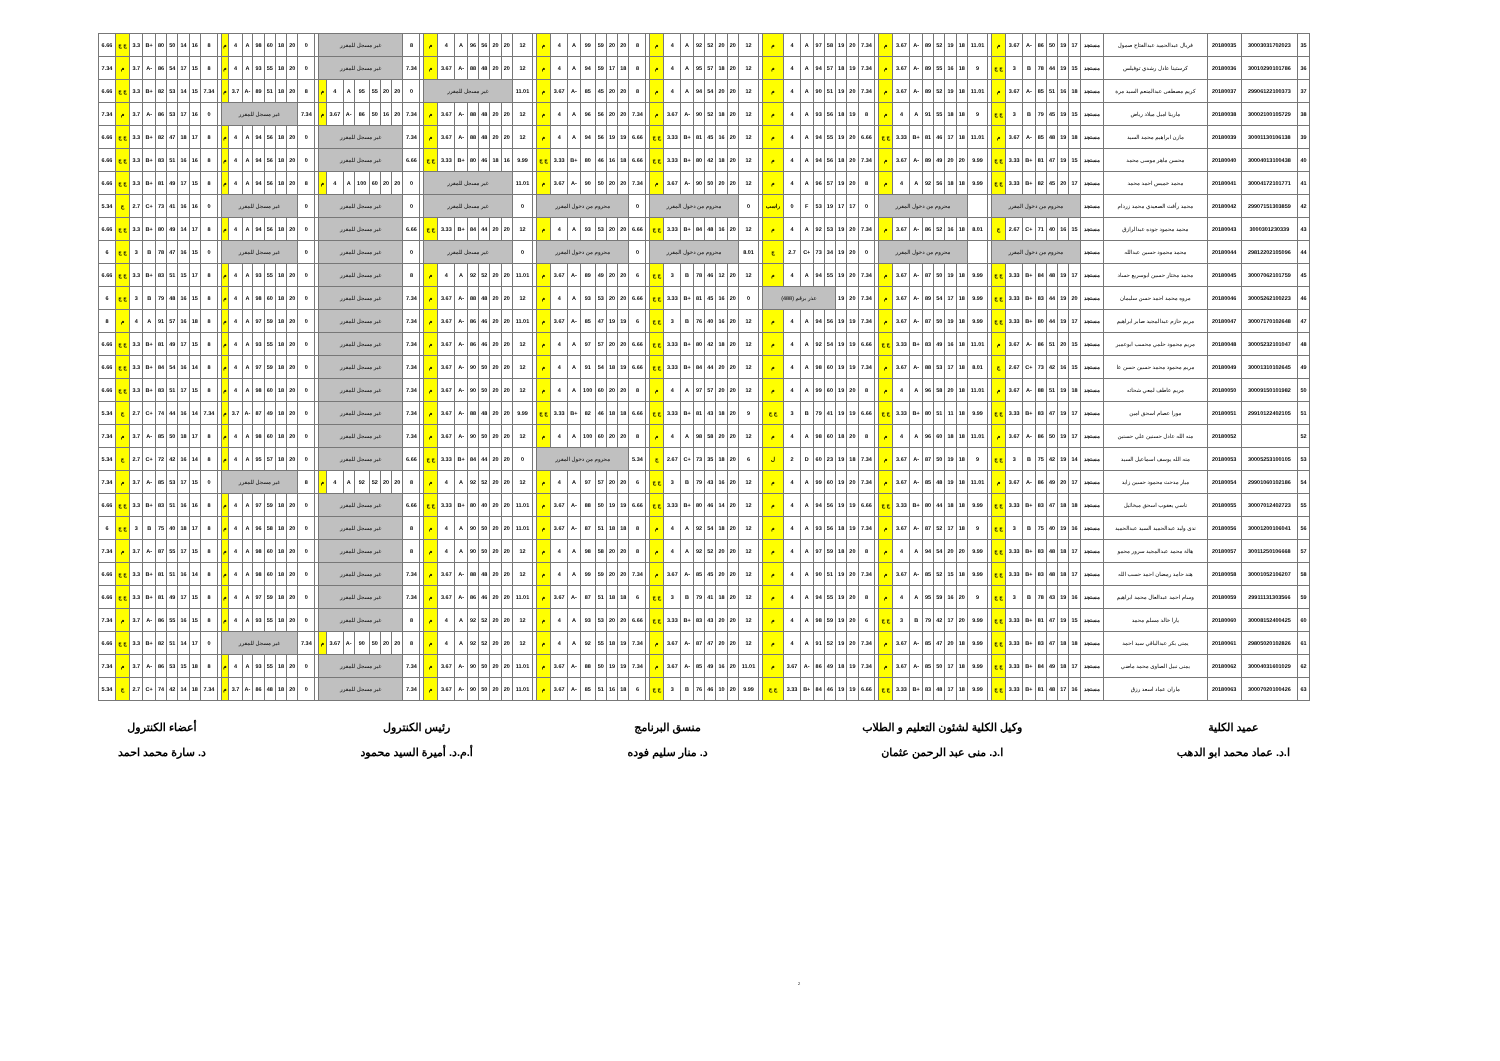| 6.66 | ج ج | 3.3 | B+ | 80 | 50 | 14 | 16 | 8 | | م | 4 | A | 98 | 60 | 18 | 20 | 0 | | غير مسجل للمقرر | | | | | | | 8 | | م | 4 | A | 96 | 56 | 20 | 20 | 12 | | م | 4 | A | 99 | 59 | 20 | 20 | 8 | | م | 4 | A | 92 | 52 | 20 | 20 | 12 | | م | 4 | A | 97 | 58 | 19 | 20 | 7.34 | | م | 3.67 | A- | 89 | 52 | 19 | 18 | 11.01 | | م | 3.67 | A- | 86 | 50 | 19 | 17 | مستجد | فريال عبدالحميد عبدالفتاح صمول | 20180035 | 30003031702023 | 35 |
| 7.34 | م | 3.7 | A- | 86 | 54 | 17 | 15 | 8 | | م | 4 | A | 93 | 55 | 18 | 20 | 0 | | غير مسجل للمقرر | | | | | | | 7.34 | | م | 3.67 | A- | 88 | 48 | 20 | 20 | 12 | | م | 4 | A | 94 | 59 | 17 | 18 | 8 | | م | 4 | A | 95 | 57 | 18 | 20 | 12 | | م | 4 | A | 94 | 57 | 18 | 19 | 7.34 | | م | 3.67 | A- | 89 | 55 | 16 | 18 | 9 | | ج ج | 3 | B | 78 | 44 | 19 | 15 | مستجد | كرستينا عادل رشدي توفيلس | 20180036 | 30010290101786 | 36 |
| 6.66 | ج ج | 3.3 | B+ | 82 | 53 | 14 | 15 | 7.34 | | م | 3.7 | A- | 89 | 51 | 18 | 20 | 8 | | م | 4 | A | 95 | 55 | 20 | 20 | 0 | | غير مسجل للمقرر | | | | | | | 11.01 | | م | 3.67 | A- | 85 | 45 | 20 | 20 | 8 | | م | 4 | A | 94 | 54 | 20 | 20 | 12 | | م | 4 | A | 90 | 51 | 19 | 20 | 7.34 | | م | 3.67 | A- | 89 | 52 | 19 | 18 | 11.01 | | م | 3.67 | A- | 85 | 51 | 16 | 18 | مستجد | كريم مصطفى عبدالمنعم السيد مرة | 20180037 | 29906122100373 | 37 |
| 7.34 | م | 3.7 | A- | 86 | 53 | 17 | 16 | 0 | | غير مسجل للمقرر | | | | | | | 7.34 | | م | 3.67 | A- | 86 | 50 | 16 | 20 | 7.34 | | م | 3.67 | A- | 88 | 48 | 20 | 20 | 12 | | م | 4 | A | 96 | 56 | 20 | 20 | 7.34 | | م | 3.67 | A- | 90 | 52 | 18 | 20 | 12 | | م | 4 | A | 93 | 56 | 18 | 19 | 8 | | م | 4 | A | 91 | 55 | 18 | 18 | 9 | | ج ج | 3 | B | 79 | 45 | 19 | 15 | مستجد | مارينا اميل ميلاد رياض | 20180038 | 30002100105729 | 38 |
| 6.66 | ج ج | 3.3 | B+ | 82 | 47 | 18 | 17 | 8 | | م | 4 | A | 94 | 56 | 18 | 20 | 0 | | غير مسجل للمقرر | | | | | | | 7.34 | | م | 3.67 | A- | 88 | 48 | 20 | 20 | 12 | | م | 4 | A | 94 | 56 | 19 | 19 | 6.66 | | ج ج | 3.33 | B+ | 81 | 45 | 16 | 20 | 12 | | م | 4 | A | 94 | 55 | 19 | 20 | 6.66 | | ج ج | 3.33 | B+ | 81 | 46 | 17 | 18 | 11.01 | | م | 3.67 | A- | 85 | 48 | 19 | 18 | مستجد | مازن ابراهيم محمد السيد | 20180039 | 30001130106138 | 39 |
| 6.66 | ج ج | 3.3 | B+ | 83 | 51 | 16 | 16 | 8 | | م | 4 | A | 94 | 56 | 18 | 20 | 0 | | غير مسجل للمقرر | | | | | | | 6.66 | | ج ج | 3.33 | B+ | 80 | 46 | 18 | 16 | 9.99 | | ج ج | 3.33 | B+ | 80 | 46 | 16 | 18 | 6.66 | | ج ج | 3.33 | B+ | 80 | 42 | 18 | 20 | 12 | | م | 4 | A | 94 | 56 | 18 | 20 | 7.34 | | م | 3.67 | A- | 89 | 49 | 20 | 20 | 9.99 | | ج ج | 3.33 | B+ | 81 | 47 | 19 | 15 | مستجد | محسن ماهر موسى محمد | 20180040 | 30004013100438 | 40 |
| 6.66 | ج ج | 3.3 | B+ | 81 | 49 | 17 | 15 | 8 | | م | 4 | A | 94 | 56 | 18 | 20 | 8 | | م | 4 | A | 100 | 60 | 20 | 20 | 0 | | غير مسجل للمقرر | | | | | | | 11.01 | | م | 3.67 | A- | 90 | 50 | 20 | 20 | 7.34 | | م | 3.67 | A- | 90 | 50 | 20 | 20 | 12 | | م | 4 | A | 96 | 57 | 19 | 20 | 8 | | م | 4 | A | 92 | 56 | 18 | 18 | 9.99 | | ج ج | 3.33 | B+ | 82 | 45 | 20 | 17 | مستجد | محمد خميس احمد محمد | 20180041 | 30004172101771 | 41 |
| 5.34 | ج | 2.7 | C+ | 73 | 41 | 16 | 16 | 0 | | غير مسجل للمقرر | | | | | | | 0 | | غير مسجل للمقرر | | | | | | | 0 | | غير مسجل للمقرر | | | | | | | 0 | | محروم من دخول المقرر | | | | | | | 0 | | محروم من دخول المقرر | | | | | | | 0 | | راسب | 0 | F | 53 | 19 | 17 | 17 | 0 | | محروم من دخول المقرر | | | | | | | | | محروم من دخول المقرر | | | | | | | مستجد | محمد رأفت الصعيدي محمد زردام | 20180042 | 29907151303859 | 42 |
| 6.66 | ج ج | 3.3 | B+ | 80 | 49 | 14 | 17 | 8 | | م | 4 | A | 94 | 56 | 18 | 20 | 0 | | غير مسجل للمقرر | | | | | | | 6.66 | | ج ج | 3.33 | B+ | 84 | 44 | 20 | 20 | 12 | | م | 4 | A | 93 | 53 | 20 | 20 | 6.66 | | ج ج | 3.33 | B+ | 84 | 48 | 16 | 20 | 12 | | م | 4 | A | 92 | 53 | 19 | 20 | 7.34 | | م | 3.67 | A- | 86 | 52 | 16 | 18 | 8.01 | | ج | 2.67 | C+ | 71 | 40 | 16 | 15 | مستجد | محمد محمود جوده عبدالرازق | 20180043 | 3000301230339 | 43 |
| 6 | ج ج | 3 | B | 78 | 47 | 16 | 15 | 0 | | غير مسجل للمقرر | | | | | | | 0 | | غير مسجل للمقرر | | | | | | | 0 | | غير مسجل للمقرر | | | | | | | 0 | | محروم من دخول المقرر | | | | | | | 0 | | محروم من دخول المقرر | | | | | | | 8.01 | | ج | 2.7 | C+ | 73 | 34 | 19 | 20 | 0 | | محروم من دخول المقرر | | | | | | | | | محروم من دخول المقرر | | | | | | | مستجد | محمد محمود حسين عبدالله | 20180044 | 29812202105096 | 44 |
| 6.66 | ج ج | 3.3 | B+ | 83 | 51 | 15 | 17 | 8 | | م | 4 | A | 93 | 55 | 18 | 20 | 0 | | غير مسجل للمقرر | | | | | | | 8 | | م | 4 | A | 92 | 52 | 20 | 20 | 11.01 | | م | 3.67 | A- | 89 | 49 | 20 | 20 | 6 | | ج ج | 3 | B | 78 | 46 | 12 | 20 | 12 | | م | 4 | A | 94 | 55 | 19 | 20 | 7.34 | | م | 3.67 | A- | 87 | 50 | 19 | 18 | 9.99 | | ج ج | 3.33 | B+ | 84 | 48 | 19 | 17 | مستجد | محمد مختار حسين ابوسريع حساد | 20180045 | 30007062101759 | 45 |
| 6 | ج ج | 3 | B | 79 | 48 | 16 | 15 | 8 | | م | 4 | A | 98 | 60 | 18 | 20 | 0 | | غير مسجل للمقرر | | | | | | | 7.34 | | م | 3.67 | A- | 88 | 48 | 20 | 20 | 12 | | م | 4 | A | 93 | 53 | 20 | 20 | 6.66 | | ج ج | 3.33 | B+ | 81 | 45 | 16 | 20 | 0 | | عذر برقم (488) | | | | | 19 | 20 | 7.34 | | م | 3.67 | A- | 89 | 54 | 17 | 18 | 9.99 | | ج ج | 3.33 | B+ | 83 | 44 | 19 | 20 | مستجد | مروه محمد احمد حسن سليمان | 20180046 | 30005262100223 | 46 |
| 8 | م | 4 | A | 91 | 57 | 16 | 18 | 8 | | م | 4 | A | 97 | 59 | 18 | 20 | 0 | | غير مسجل للمقرر | | | | | | | 7.34 | | م | 3.67 | A- | 86 | 46 | 20 | 20 | 11.01 | | م | 3.67 | A- | 85 | 47 | 19 | 19 | 6 | | ج ج | 3 | B | 76 | 40 | 16 | 20 | 12 | | م | 4 | A | 94 | 56 | 19 | 19 | 7.34 | | م | 3.67 | A- | 87 | 50 | 19 | 18 | 9.99 | | ج ج | 3.33 | B+ | 80 | 44 | 19 | 17 | مستجد | مريم حازم عبدالمجيد صابر ابراهيم | 20180047 | 30007170102648 | 47 |
| 6.66 | ج ج | 3.3 | B+ | 81 | 49 | 17 | 15 | 8 | | م | 4 | A | 93 | 55 | 18 | 20 | 0 | | غير مسجل للمقرر | | | | | | | 7.34 | | م | 3.67 | A- | 86 | 46 | 20 | 20 | 12 | | م | 4 | A | 97 | 57 | 20 | 20 | 6.66 | | ج ج | 3.33 | B+ | 80 | 42 | 18 | 20 | 12 | | م | 4 | A | 92 | 54 | 19 | 19 | 6.66 | | ج ج | 3.33 | B+ | 83 | 49 | 16 | 18 | 11.01 | | م | 3.67 | A- | 86 | 51 | 20 | 15 | مستجد | مريم محمود حلمي محسب ابوعمير | 20180048 | 30005232101047 | 48 |
| 6.66 | ج ج | 3.3 | B+ | 84 | 54 | 16 | 14 | 8 | | م | 4 | A | 97 | 59 | 18 | 20 | 0 | | غير مسجل للمقرر | | | | | | | 7.34 | | م | 3.67 | A- | 90 | 50 | 20 | 20 | 12 | | م | 4 | A | 91 | 54 | 18 | 19 | 6.66 | | ج ج | 3.33 | B+ | 84 | 44 | 20 | 20 | 12 | | م | 4 | A | 98 | 60 | 19 | 19 | 7.34 | | م | 3.67 | A- | 88 | 53 | 17 | 18 | 8.01 | | ج | 2.67 | C+ | 73 | 42 | 16 | 15 | مستجد | مريم محمود محمد حسين حسن عا | 20180049 | 30001310102645 | 49 |
| 6.66 | ج ج | 3.3 | B+ | 83 | 51 | 17 | 15 | 8 | | م | 4 | A | 98 | 60 | 18 | 20 | 0 | | غير مسجل للمقرر | | | | | | | 7.34 | | م | 3.67 | A- | 90 | 50 | 20 | 20 | 12 | | م | 4 | A | 100 | 60 | 20 | 20 | 8 | | م | 4 | A | 97 | 57 | 20 | 20 | 12 | | م | 4 | A | 99 | 60 | 19 | 20 | 8 | | م | 4 | A | 96 | 58 | 20 | 18 | 11.01 | | م | 3.67 | A- | 88 | 51 | 19 | 18 | مستجد | مريم عاطف لمعي شحاته | 20180050 | 30009150101982 | 50 |
| 5.34 | ج | 2.7 | C+ | 74 | 44 | 16 | 14 | 7.34 | | م | 3.7 | A- | 87 | 49 | 18 | 20 | 0 | | غير مسجل للمقرر | | | | | | | 7.34 | | م | 3.67 | A- | 88 | 48 | 20 | 20 | 9.99 | | ج ج | 3.33 | B+ | 82 | 46 | 18 | 18 | 6.66 | | ج ج | 3.33 | B+ | 81 | 43 | 18 | 20 | 9 | | ج ج | 3 | B | 79 | 41 | 19 | 19 | 6.66 | | ج ج | 3.33 | B+ | 80 | 51 | 11 | 18 | 9.99 | | ج ج | 3.33 | B+ | 83 | 47 | 19 | 17 | مستجد | مورا عصام اسحق امين | 20180051 | 29910122402105 | 51 |
| 7.34 | م | 3.7 | A- | 85 | 50 | 18 | 17 | 8 | | م | 4 | A | 98 | 60 | 18 | 20 | 0 | | غير مسجل للمقرر | | | | | | | 7.34 | | م | 3.67 | A- | 90 | 50 | 20 | 20 | 12 | | م | 4 | A | 100 | 60 | 20 | 20 | 8 | | م | 4 | A | 98 | 58 | 20 | 20 | 12 | | م | 4 | A | 98 | 60 | 18 | 20 | 8 | | م | 4 | A | 96 | 60 | 18 | 18 | 11.01 | | م | 3.67 | A- | 86 | 50 | 19 | 17 | مستجد | منه الله عادل حسنين علي حسنين | 20180052 | | 52 |
| 5.34 | ج | 2.7 | C+ | 72 | 42 | 16 | 14 | 8 | | م | 4 | A | 95 | 57 | 18 | 20 | 0 | | غير مسجل للمقرر | | | | | | | 6.66 | | ج ج | 3.33 | B+ | 84 | 44 | 20 | 20 | 0 | | محروم من دخول المقرر | | | | | | | 5.34 | | ج | 2.67 | C+ | 73 | 35 | 18 | 20 | 6 | | ل | 2 | D | 60 | 23 | 19 | 18 | 7.34 | | م | 3.67 | A- | 87 | 50 | 19 | 18 | 9 | | ج ج | 3 | B | 75 | 42 | 19 | 14 | مستجد | منه الله يوسف اسماعيل السيد | 20180053 | 30005253100105 | 53 |
| 7.34 | م | 3.7 | A- | 85 | 53 | 17 | 15 | 0 | | غير مسجل للمقرر | | | | | | | 8 | | م | 4 | A | 92 | 52 | 20 | 20 | 8 | | م | 4 | A | 92 | 52 | 20 | 20 | 12 | | م | 4 | A | 97 | 57 | 20 | 20 | 6 | | ج ج | 3 | B | 79 | 43 | 16 | 20 | 12 | | م | 4 | A | 99 | 60 | 19 | 20 | 7.34 | | م | 3.67 | A- | 85 | 48 | 19 | 18 | 11.01 | | م | 3.67 | A- | 86 | 49 | 20 | 17 | مستجد | ميار مدحت محمود حسين زايد | 20180054 | 29901060102186 | 54 |
| 6.66 | ج ج | 3.3 | B+ | 83 | 51 | 16 | 16 | 8 | | م | 4 | A | 97 | 59 | 18 | 20 | 0 | | غير مسجل للمقرر | | | | | | | 6.66 | | ج ج | 3.33 | B+ | 80 | 40 | 20 | 20 | 11.01 | | م | 3.67 | A- | 88 | 50 | 19 | 19 | 6.66 | | ج ج | 3.33 | B+ | 80 | 46 | 14 | 20 | 12 | | م | 4 | A | 94 | 56 | 19 | 19 | 6.66 | | ج ج | 3.33 | B+ | 80 | 44 | 18 | 18 | 9.99 | | ج ج | 3.33 | B+ | 83 | 47 | 18 | 18 | مستجد | ناسي يعقوب اسحق ميخائيل | 20180055 | 30007012402723 | 55 |
| 6 | ج ج | 3 | B | 75 | 40 | 18 | 17 | 8 | | م | 4 | A | 96 | 58 | 18 | 20 | 0 | | غير مسجل للمقرر | | | | | | | 8 | | م | 4 | A | 90 | 50 | 20 | 20 | 11.01 | | م | 3.67 | A- | 87 | 51 | 18 | 18 | 8 | | م | 4 | A | 92 | 54 | 18 | 20 | 12 | | م | 4 | A | 93 | 56 | 18 | 19 | 7.34 | | م | 3.67 | A- | 87 | 52 | 17 | 18 | 9 | | ج ج | 3 | B | 75 | 40 | 19 | 16 | مستجد | ندى وليد عبدالحميد السيد عبدالحميد | 20180056 | 30001200106041 | 56 |
| 7.34 | م | 3.7 | A- | 87 | 55 | 17 | 15 | 8 | | م | 4 | A | 98 | 60 | 18 | 20 | 0 | | غير مسجل للمقرر | | | | | | | 8 | | م | 4 | A | 90 | 50 | 20 | 20 | 12 | | م | 4 | A | 98 | 58 | 20 | 20 | 8 | | م | 4 | A | 92 | 52 | 20 | 20 | 12 | | م | 4 | A | 97 | 59 | 18 | 20 | 8 | | م | 4 | A | 94 | 54 | 20 | 20 | 9.99 | | ج ج | 3.33 | B+ | 83 | 48 | 18 | 17 | مستجد | هالة محمد عبدالمجيد سرور محمو | 20180057 | 30011250106668 | 57 |
| 6.66 | ج ج | 3.3 | B+ | 81 | 51 | 16 | 14 | 8 | | م | 4 | A | 98 | 60 | 18 | 20 | 0 | | غير مسجل للمقرر | | | | | | | 7.34 | | م | 3.67 | A- | 88 | 48 | 20 | 20 | 12 | | م | 4 | A | 99 | 59 | 20 | 20 | 7.34 | | م | 3.67 | A- | 85 | 45 | 20 | 20 | 12 | | م | 4 | A | 90 | 51 | 19 | 20 | 7.34 | | م | 3.67 | A- | 85 | 52 | 15 | 18 | 9.99 | | ج ج | 3.33 | B+ | 83 | 48 | 18 | 17 | مستجد | هند حامد رمضان احمد حسب الله | 20180058 | 30001052106207 | 58 |
| 6.66 | ج ج | 3.3 | B+ | 81 | 49 | 17 | 15 | 8 | | م | 4 | A | 97 | 59 | 18 | 20 | 0 | | غير مسجل للمقرر | | | | | | | 7.34 | | م | 3.67 | A- | 86 | 46 | 20 | 20 | 11.01 | | م | 3.67 | A- | 87 | 51 | 18 | 18 | 6 | | ج ج | 3 | B | 79 | 41 | 18 | 20 | 12 | | م | 4 | A | 94 | 55 | 19 | 20 | 8 | | م | 4 | A | 95 | 59 | 16 | 20 | 9 | | ج ج | 3 | B | 78 | 43 | 19 | 16 | مستجد | وسام احمد عبدالعال محمد ابراهيم | 20180059 | 29911131303566 | 59 |
| 7.34 | م | 3.7 | A- | 86 | 55 | 16 | 15 | 8 | | م | 4 | A | 93 | 55 | 18 | 20 | 0 | | غير مسجل للمقرر | | | | | | | 8 | | م | 4 | A | 92 | 52 | 20 | 20 | 12 | | م | 4 | A | 93 | 53 | 20 | 20 | 6.66 | | ج ج | 3.33 | B+ | 83 | 43 | 20 | 20 | 12 | | م | 4 | A | 98 | 59 | 19 | 20 | 6 | | ج ج | 3 | B | 79 | 42 | 17 | 20 | 9.99 | | ج ج | 3.33 | B+ | 81 | 47 | 19 | 15 | مستجد | يارا خالد مسلم محمد | 20180060 | 30008152400425 | 60 |
| 6.66 | ج ج | 3.3 | B+ | 82 | 51 | 14 | 17 | 0 | | غير مسجل للمقرر | | | | | | | 7.34 | | م | 3.67 | A- | 90 | 50 | 20 | 20 | 8 | | م | 4 | A | 92 | 52 | 20 | 20 | 12 | | م | 4 | A | 92 | 55 | 18 | 19 | 7.34 | | م | 3.67 | A- | 87 | 47 | 20 | 20 | 12 | | م | 4 | A | 91 | 52 | 19 | 20 | 7.34 | | م | 3.67 | A- | 85 | 47 | 20 | 18 | 9.99 | | ج ج | 3.33 | B+ | 83 | 47 | 18 | 18 | مستجد | يمنى بكر عبدالباقي سيد احمد | 20180061 | 29805020102826 | 61 |
| 7.34 | م | 3.7 | A- | 86 | 53 | 15 | 18 | 8 | | م | 4 | A | 93 | 55 | 18 | 20 | 0 | | غير مسجل للمقرر | | | | | | | 7.34 | | م | 3.67 | A- | 90 | 50 | 20 | 20 | 11.01 | | م | 3.67 | A- | 88 | 50 | 19 | 19 | 7.34 | | م | 3.67 | A- | 85 | 49 | 16 | 20 | 11.01 | | م | 3.67 | A- | 86 | 49 | 18 | 19 | 7.34 | | م | 3.67 | A- | 85 | 50 | 17 | 18 | 9.99 | | ج ج | 3.33 | B+ | 84 | 49 | 18 | 17 | مستجد | يمنى نبيل الصاوى محمد ماضي | 20180062 | 30004031601029 | 62 |
| 5.34 | ج | 2.7 | C+ | 74 | 42 | 14 | 18 | 7.34 | | م | 3.7 | A- | 86 | 48 | 18 | 20 | 0 | | غير مسجل للمقرر | | | | | | | 7.34 | | م | 3.67 | A- | 90 | 50 | 20 | 20 | 11.01 | | م | 3.67 | A- | 85 | 51 | 16 | 18 | 6 | | ج ج | 3 | B | 76 | 46 | 10 | 20 | 9.99 | | ج ج | 3.33 | B+ | 84 | 46 | 19 | 19 | 6.66 | | ج ج | 3.33 | B+ | 83 | 48 | 17 | 18 | 9.99 | | ج ج | 3.33 | B+ | 81 | 48 | 17 | 16 | مستجد | ماران عماد اسعد رزق | 20180063 | 30007020100426 | 63 |
أعضاء الكنترول
د. سارة محمد احمد
رئيس الكنترول
أ.م.د. أميرة السيد محمود
منسق البرنامج
د. منار سليم فوده
وكيل الكلية لشئون التعليم و الطلاب
ا.د. منى عبد الرحمن عثمان
عميد الكلية
ا.د. عماد محمد ابو الدهب
2